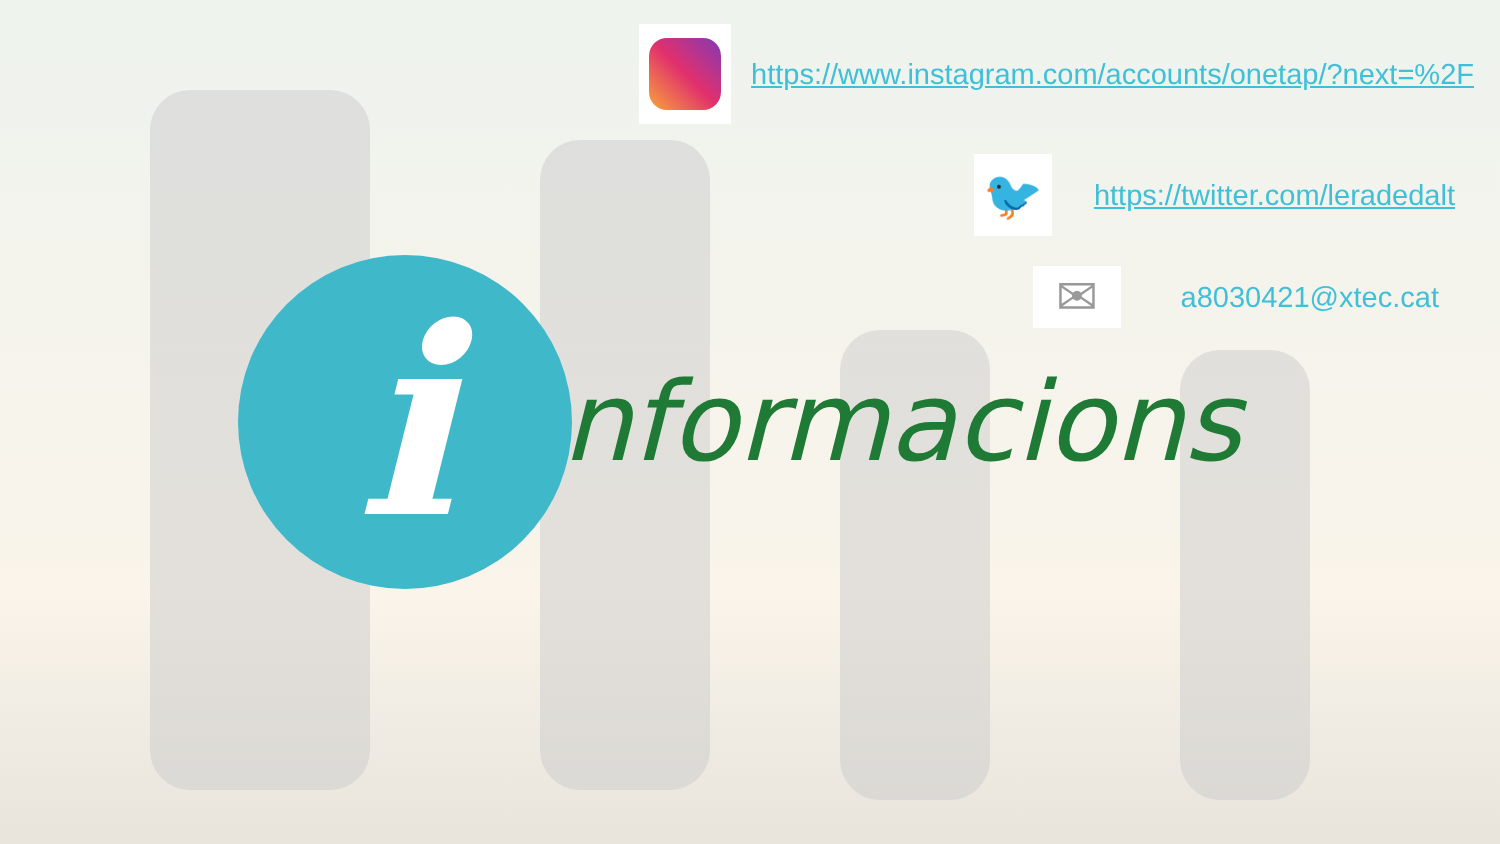https://www.instagram.com/accounts/onetap/?next=%2F
🐦
https://twitter.com/leradedalt
✉
a8030421@xtec.cat
i
nformacions